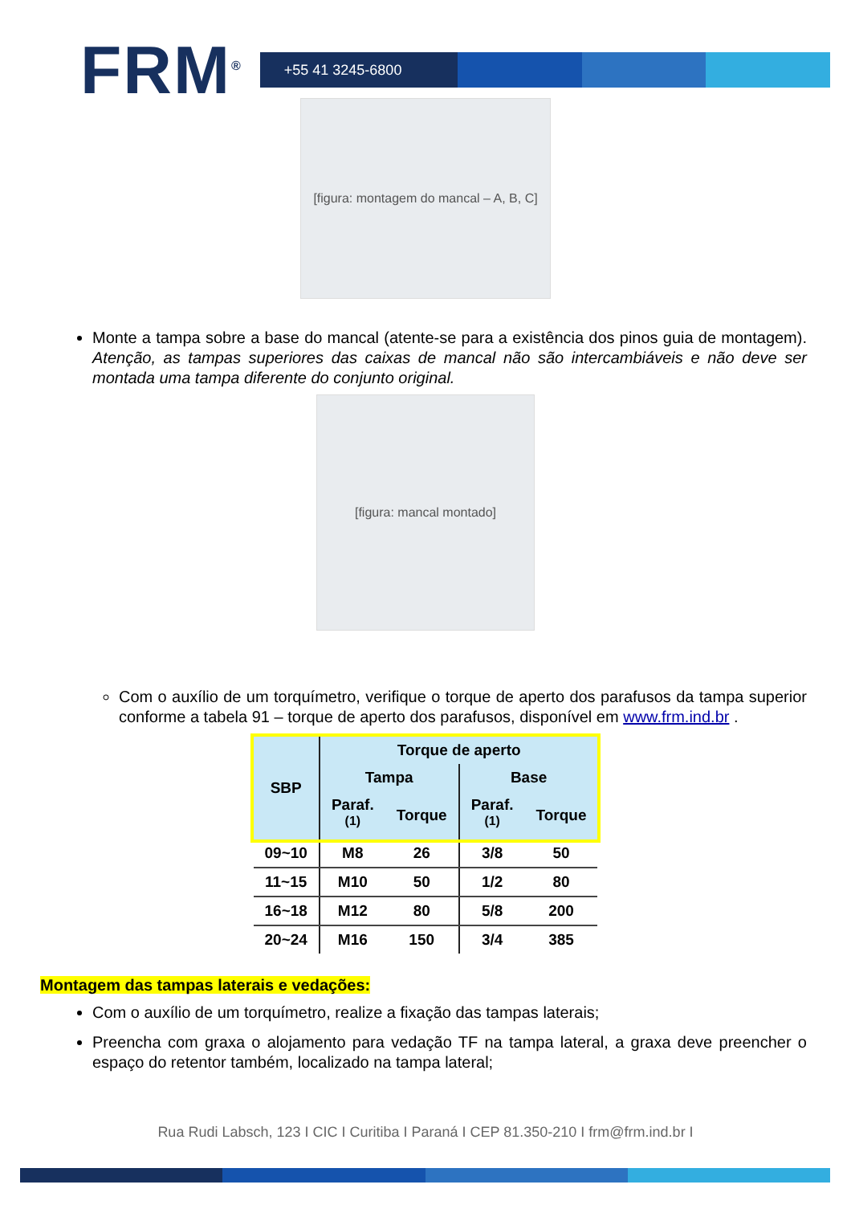FRM<sup>®</sup>
+55 41 3245-6800
[figura: montagem do mancal – A, B, C]
Monte a tampa sobre a base do mancal (atente-se para a existência dos pinos guia de montagem). Atenção, as tampas superiores das caixas de mancal não são intercambiáveis e não deve ser montada uma tampa diferente do conjunto original.
[figura: mancal montado]
Com o auxílio de um torquímetro, verifique o torque de aperto dos parafusos da tampa superior conforme a tabela 91 – torque de aperto dos parafusos, disponível em www.frm.ind.br .
| SBP | Torque de aperto | | | |
| --- | --- | --- | --- | --- |
| | Tampa | | Base | |
| | Paraf.<sup>(1)</sup> | Torque | Paraf.<sup>(1)</sup> | Torque |
| 09~10 | M8 | 26 | 3/8 | 50 |
| 11~15 | M10 | 50 | 1/2 | 80 |
| 16~18 | M12 | 80 | 5/8 | 200 |
| 20~24 | M16 | 150 | 3/4 | 385 |
Montagem das tampas laterais e vedações:
Com o auxílio de um torquímetro, realize a fixação das tampas laterais;
Preencha com graxa o alojamento para vedação TF na tampa lateral, a graxa deve preencher o espaço do retentor também, localizado na tampa lateral;
Rua Rudi Labsch, 123 I CIC I Curitiba I Paraná I CEP 81.350-210 I frm@frm.ind.br I